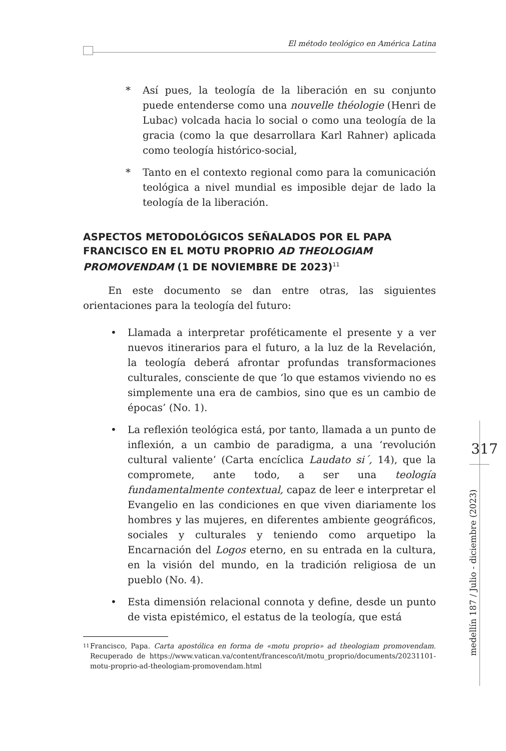El método teológico en América Latina
* Así pues, la teología de la liberación en su conjunto puede entenderse como una nouvelle théologie (Henri de Lubac) volcada hacia lo social o como una teología de la gracia (como la que desarrollara Karl Rahner) aplicada como teología histórico-social,
* Tanto en el contexto regional como para la comunicación teológica a nivel mundial es imposible dejar de lado la teología de la liberación.
ASPECTOS METODOLÓGICOS SEÑALADOS POR EL PAPA FRANCISCO EN EL MOTU PROPRIO AD THEOLOGIAM PROMOVENDAM (1 DE NOVIEMBRE DE 2023)<sup>11</sup>
En este documento se dan entre otras, las siguientes orientaciones para la teología del futuro:
• Llamada a interpretar proféticamente el presente y a ver nuevos itinerarios para el futuro, a la luz de la Revelación, la teología deberá afrontar profundas transformaciones culturales, consciente de que ‘lo que estamos viviendo no es simplemente una era de cambios, sino que es un cambio de épocas’ (No. 1).
• La reflexión teológica está, por tanto, llamada a un punto de inflexión, a un cambio de paradigma, a una ‘revolución cultural valiente’ (Carta encíclica Laudato si´, 14), que la compromete, ante todo, a ser una teología fundamentalmente contextual, capaz de leer e interpretar el Evangelio en las condiciones en que viven diariamente los hombres y las mujeres, en diferentes ambiente geográficos, sociales y culturales y teniendo como arquetipo la Encarnación del Logos eterno, en su entrada en la cultura, en la visión del mundo, en la tradición religiosa de un pueblo (No. 4).
• Esta dimensión relacional connota y define, desde un punto de vista epistémico, el estatus de la teología, que está
11
Francisco, Papa. Carta apostólica en forma de «motu proprio» ad theologiam promovendam. Recuperado de https://www.vatican.va/content/francesco/it/motu_proprio/documents/20231101-motu-proprio-ad-theologiam-promovendam.html
317
medellín 187 / Julio - diciembre (2023)